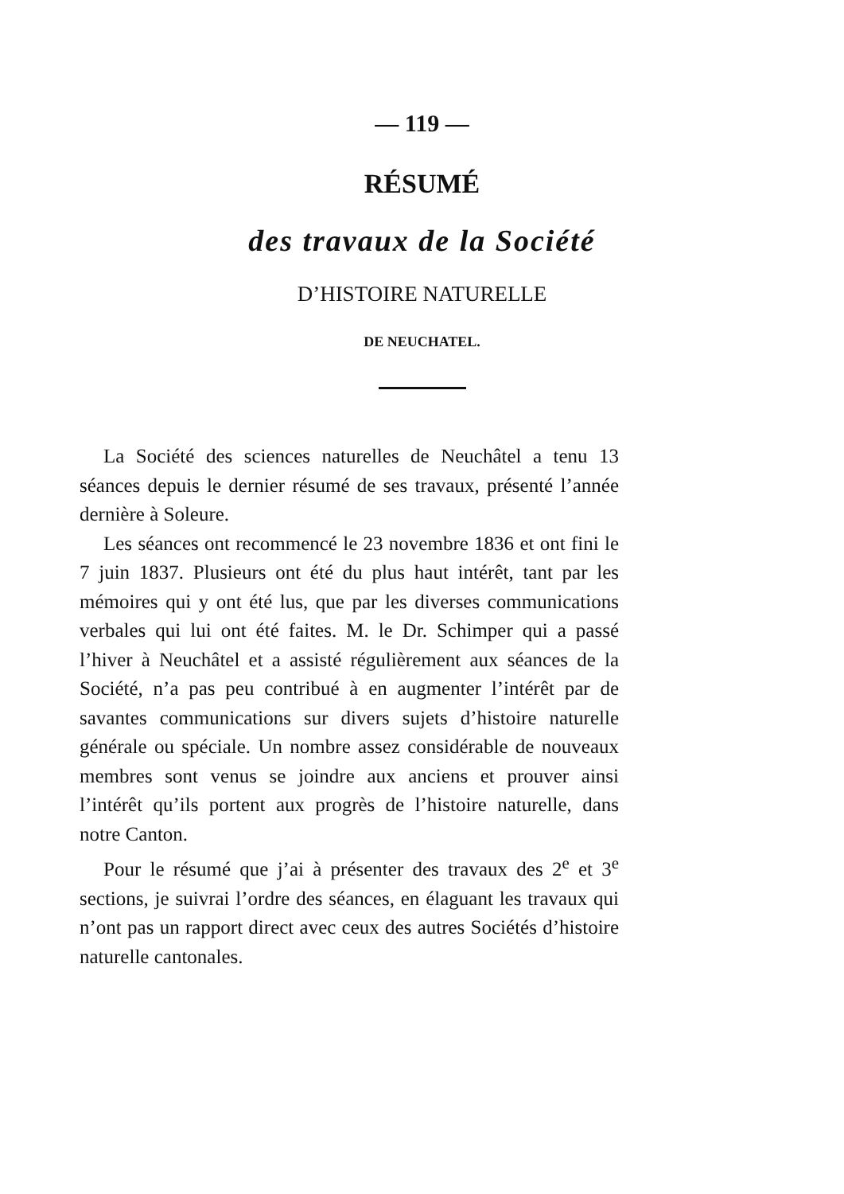— 119 —
RÉSUMÉ
des travaux de la Société
D’HISTOIRE NATURELLE
DE NEUCHATEL.
La Société des sciences naturelles de Neuchâtel a tenu 13 séances depuis le dernier résumé de ses travaux, présenté l’année dernière à Soleure.
Les séances ont recommencé le 23 novembre 1836 et ont fini le 7 juin 1837. Plusieurs ont été du plus haut intérêt, tant par les mémoires qui y ont été lus, que par les diverses communications verbales qui lui ont été faites. M. le Dr. Schimper qui a passé l’hiver à Neuchâtel et a assisté régulièrement aux séances de la Société, n’a pas peu contribué à en augmenter l’intérêt par de savantes communications sur divers sujets d’histoire naturelle générale ou spéciale. Un nombre assez considérable de nouveaux membres sont venus se joindre aux anciens et prouver ainsi l’intérêt qu’ils portent aux progrès de l’histoire naturelle, dans notre Canton.
Pour le résumé que j’ai à présenter des travaux des 2<sup>e</sup> et 3<sup>e</sup> sections, je suivrai l’ordre des séances, en élaguant les travaux qui n’ont pas un rapport direct avec ceux des autres Sociétés d’histoire naturelle cantonales.